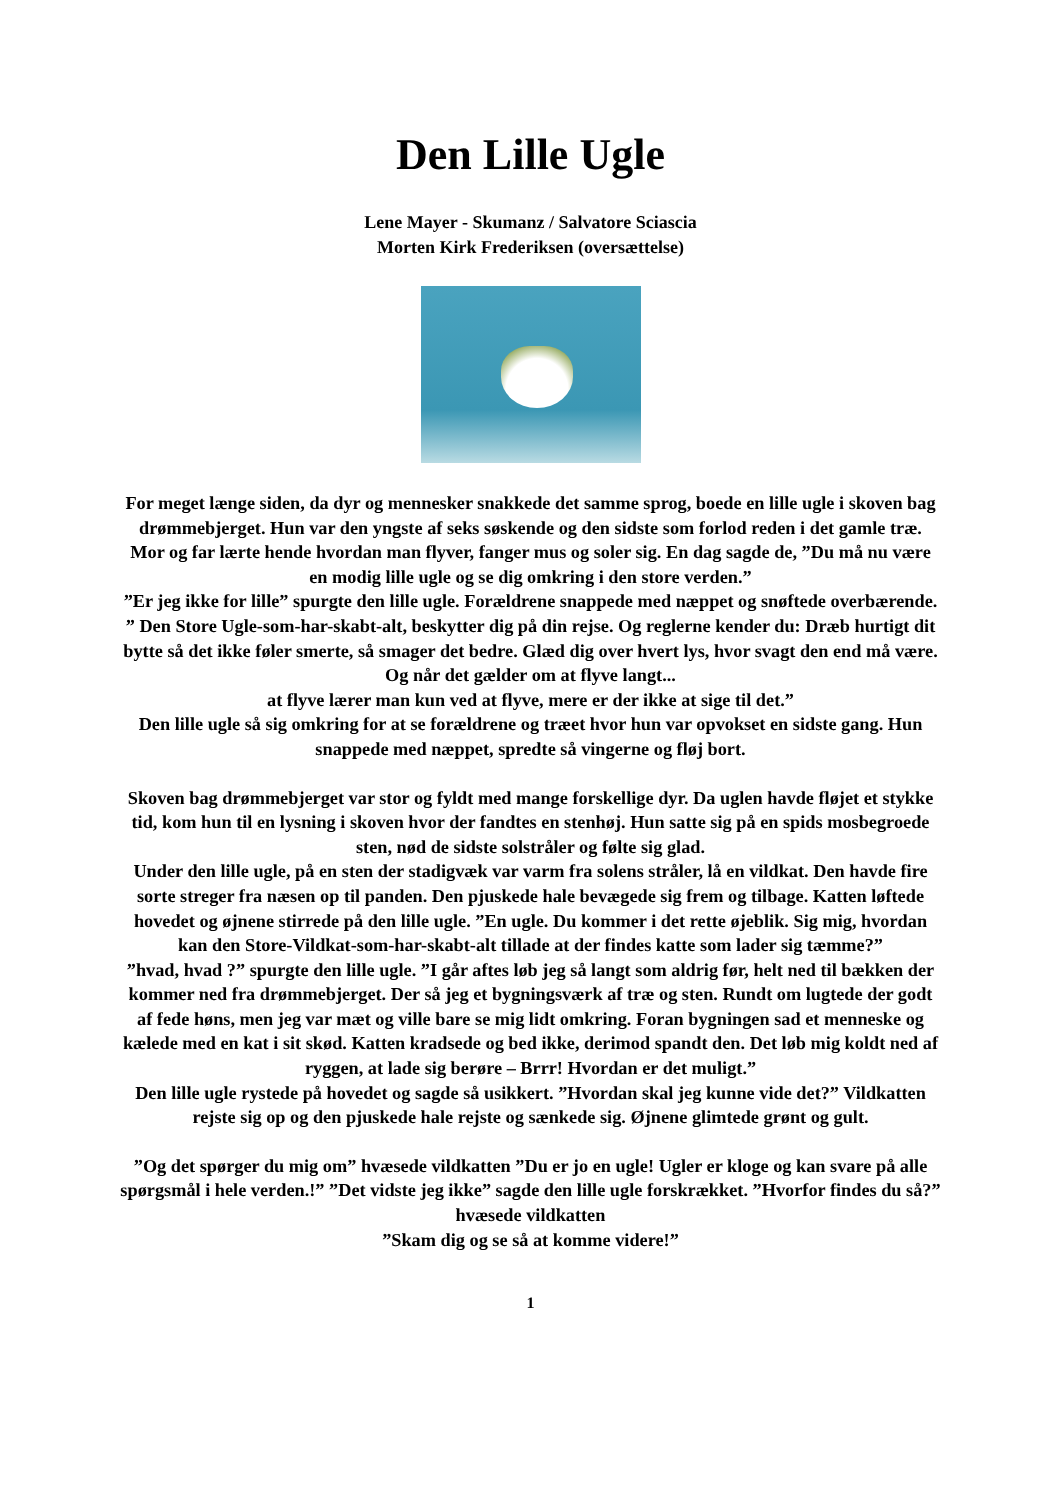Den Lille Ugle
Lene Mayer - Skumanz / Salvatore Sciascia
Morten Kirk Frederiksen (oversættelse)
For meget længe siden, da dyr og mennesker snakkede det samme sprog, boede en lille ugle i skoven bag drømmebjerget. Hun var den yngste af seks søskende og den sidste som forlod reden i det gamle træ.
Mor og far lærte hende hvordan man flyver, fanger mus og soler sig. En dag sagde de, ”Du må nu være en modig lille ugle og se dig omkring i den store verden.”
”Er jeg ikke for lille” spurgte den lille ugle. Forældrene snappede med næppet og snøftede overbærende. ” Den Store Ugle-som-har-skabt-alt, beskytter dig på din rejse. Og reglerne kender du: Dræb hurtigt dit bytte så det ikke føler smerte, så smager det bedre. Glæd dig over hvert lys, hvor svagt den end må være.
Og når det gælder om at flyve langt...
at flyve lærer man kun ved at flyve, mere er der ikke at sige til det.”
Den lille ugle så sig omkring for at se forældrene og træet hvor hun var opvokset en sidste gang. Hun snappede med næppet, spredte så vingerne og fløj bort.
Skoven bag drømmebjerget var stor og fyldt med mange forskellige dyr. Da uglen havde fløjet et stykke tid, kom hun til en lysning i skoven hvor der fandtes en stenhøj. Hun satte sig på en spids mosbegroede sten, nød de sidste solstråler og følte sig glad.
Under den lille ugle, på en sten der stadigvæk var varm fra solens stråler, lå en vildkat. Den havde fire sorte streger fra næsen op til panden. Den pjuskede hale bevægede sig frem og tilbage. Katten løftede hovedet og øjnene stirrede på den lille ugle. ”En ugle. Du kommer i det rette øjeblik. Sig mig, hvordan kan den Store-Vildkat-som-har-skabt-alt tillade at der findes katte som lader sig tæmme?”
”hvad, hvad ?” spurgte den lille ugle. ”I går aftes løb jeg så langt som aldrig før, helt ned til bækken der kommer ned fra drømmebjerget. Der så jeg et bygningsværk af træ og sten. Rundt om lugtede der godt af fede høns, men jeg var mæt og ville bare se mig lidt omkring. Foran bygningen sad et menneske og kælede med en kat i sit skød. Katten kradsede og bed ikke, derimod spandt den. Det løb mig koldt ned af ryggen, at lade sig berøre – Brrr! Hvordan er det muligt.”
Den lille ugle rystede på hovedet og sagde så usikkert. ”Hvordan skal jeg kunne vide det?” Vildkatten rejste sig op og den pjuskede hale rejste og sænkede sig. Øjnene glimtede grønt og gult.
”Og det spørger du mig om” hvæsede vildkatten ”Du er jo en ugle! Ugler er kloge og kan svare på alle spørgsmål i hele verden.!” ”Det vidste jeg ikke” sagde den lille ugle forskrækket. ”Hvorfor findes du så?” hvæsede vildkatten
”Skam dig og se så at komme videre!”
1